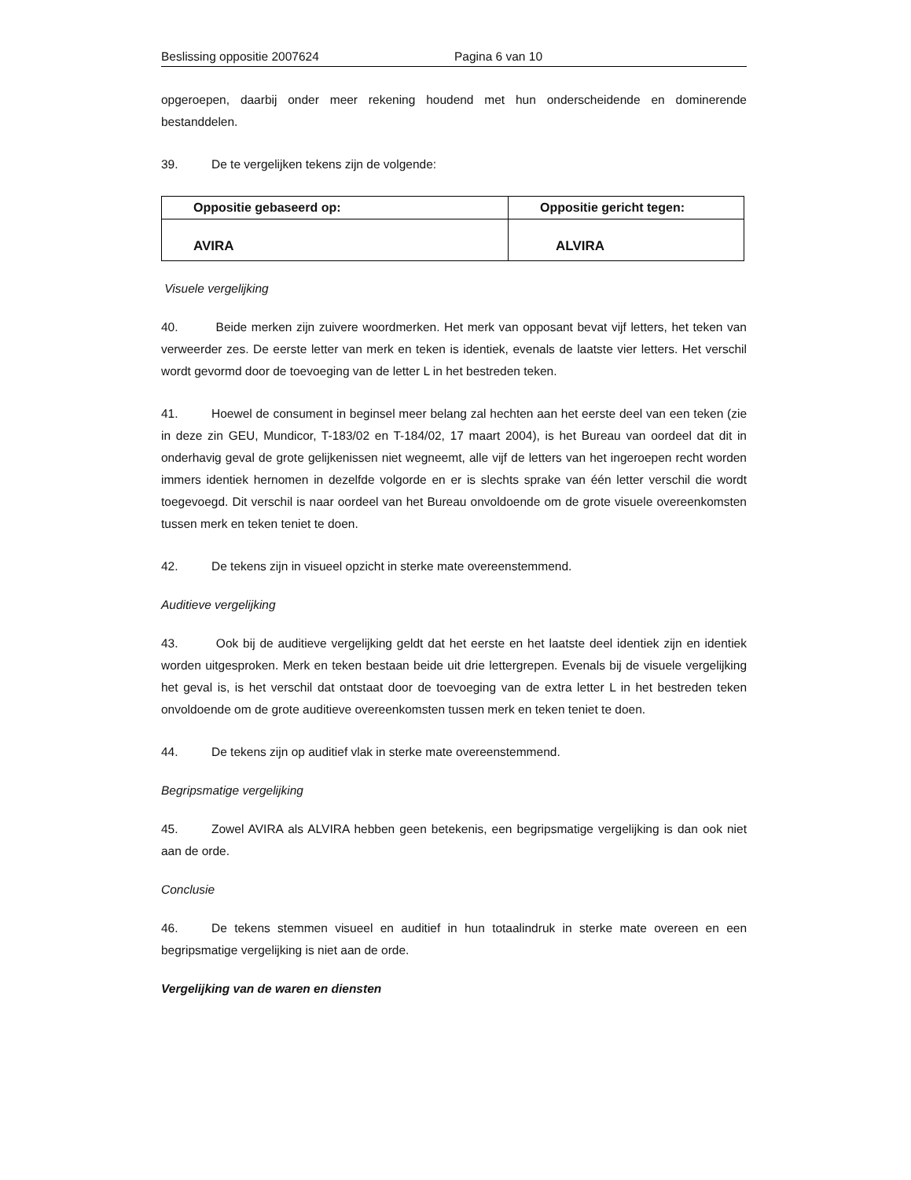Beslissing oppositie 2007624 Pagina 6 van 10
opgeroepen, daarbij onder meer rekening houdend met hun onderscheidende en dominerende bestanddelen.
39. De te vergelijken tekens zijn de volgende:
| Oppositie gebaseerd op: | Oppositie gericht tegen: |
| AVIRA | ALVIRA |
Visuele vergelijking
40. Beide merken zijn zuivere woordmerken. Het merk van opposant bevat vijf letters, het teken van verweerder zes. De eerste letter van merk en teken is identiek, evenals de laatste vier letters. Het verschil wordt gevormd door de toevoeging van de letter L in het bestreden teken.
41. Hoewel de consument in beginsel meer belang zal hechten aan het eerste deel van een teken (zie in deze zin GEU, Mundicor, T-183/02 en T-184/02, 17 maart 2004), is het Bureau van oordeel dat dit in onderhavig geval de grote gelijkenissen niet wegneemt, alle vijf de letters van het ingeroepen recht worden immers identiek hernomen in dezelfde volgorde en er is slechts sprake van één letter verschil die wordt toegevoegd. Dit verschil is naar oordeel van het Bureau onvoldoende om de grote visuele overeenkomsten tussen merk en teken teniet te doen.
42. De tekens zijn in visueel opzicht in sterke mate overeenstemmend.
Auditieve vergelijking
43. Ook bij de auditieve vergelijking geldt dat het eerste en het laatste deel identiek zijn en identiek worden uitgesproken. Merk en teken bestaan beide uit drie lettergrepen. Evenals bij de visuele vergelijking het geval is, is het verschil dat ontstaat door de toevoeging van de extra letter L in het bestreden teken onvoldoende om de grote auditieve overeenkomsten tussen merk en teken teniet te doen.
44. De tekens zijn op auditief vlak in sterke mate overeenstemmend.
Begripsmatige vergelijking
45. Zowel AVIRA als ALVIRA hebben geen betekenis, een begripsmatige vergelijking is dan ook niet aan de orde.
Conclusie
46. De tekens stemmen visueel en auditief in hun totaalindruk in sterke mate overeen en een begripsmatige vergelijking is niet aan de orde.
Vergelijking van de waren en diensten